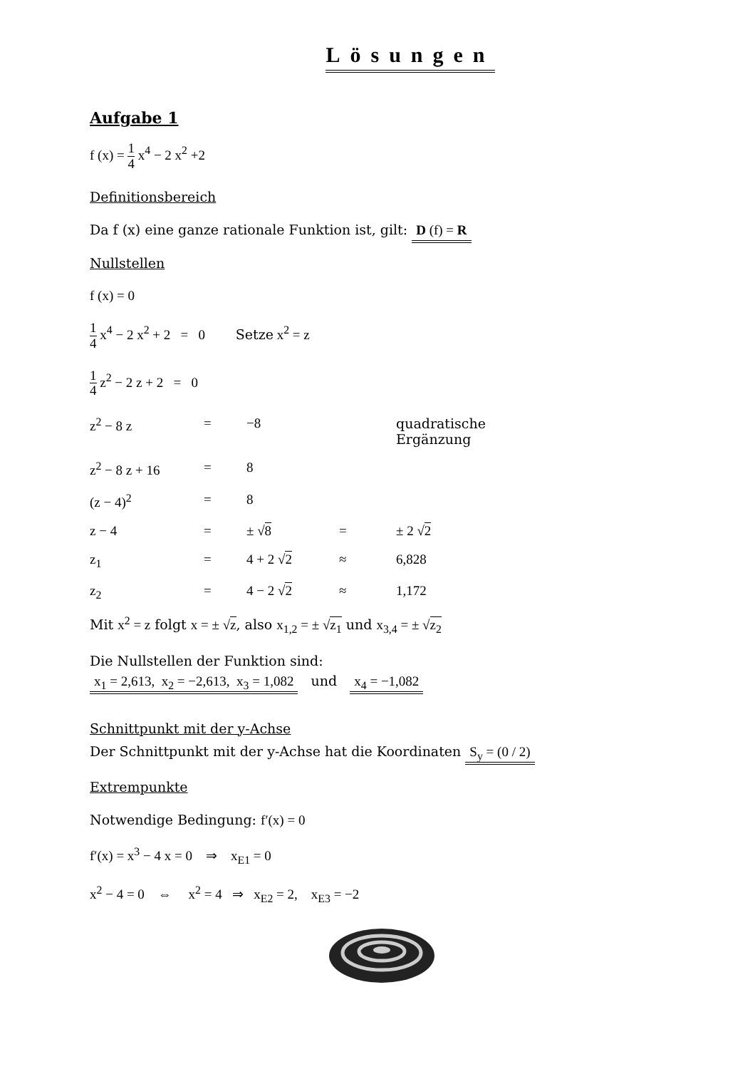Lösungen
Aufgabe 1
f (x) = 1 4 x<sup>4</sup> − 2 x<sup>2</sup> +2
Definitionsbereich
Da f (x) eine ganze rationale Funktion ist, gilt: D (f) = R
Nullstellen
f (x) = 0
1 4 x<sup>4</sup> − 2 x<sup>2</sup> + 2 = 0 Setze x<sup>2</sup> = z
1 4 z<sup>2</sup> − 2 z + 2 = 0
z<sup>2</sup> − 8 z = −8 quadratische Ergänzung
z<sup>2</sup> − 8 z + 16 = 8
(z − 4)<sup>2</sup> = 8
z − 4 = ± √8 = ± 2 √2
z<sub>1</sub> = 4 + 2 √2 ≈ 6,828
z<sub>2</sub> = 4 − 2 √2 ≈ 1,172
Mit x<sup>2</sup> = z folgt x = ± √z, also x<sub>1,2</sub> = ± √z<sub>1</sub> und x<sub>3,4</sub> = ± √z<sub>2</sub>
Die Nullstellen der Funktion sind:
x<sub>1</sub> = 2,613, x<sub>2</sub> = −2,613, x<sub>3</sub> = 1,082 und x<sub>4</sub> = −1,082
Schnittpunkt mit der y-Achse
Der Schnittpunkt mit der y-Achse hat die Koordinaten S<sub>y</sub> = (0 / 2)
Extrempunkte
Notwendige Bedingung: f′(x) = 0
f′(x) = x<sup>3</sup> − 4 x = 0 ⇒ x<sub>E1</sub> = 0
x<sup>2</sup> − 4 = 0 ⇔ x<sup>2</sup> = 4 ⇒ x<sub>E2</sub> = 2, x<sub>E3</sub> = −2